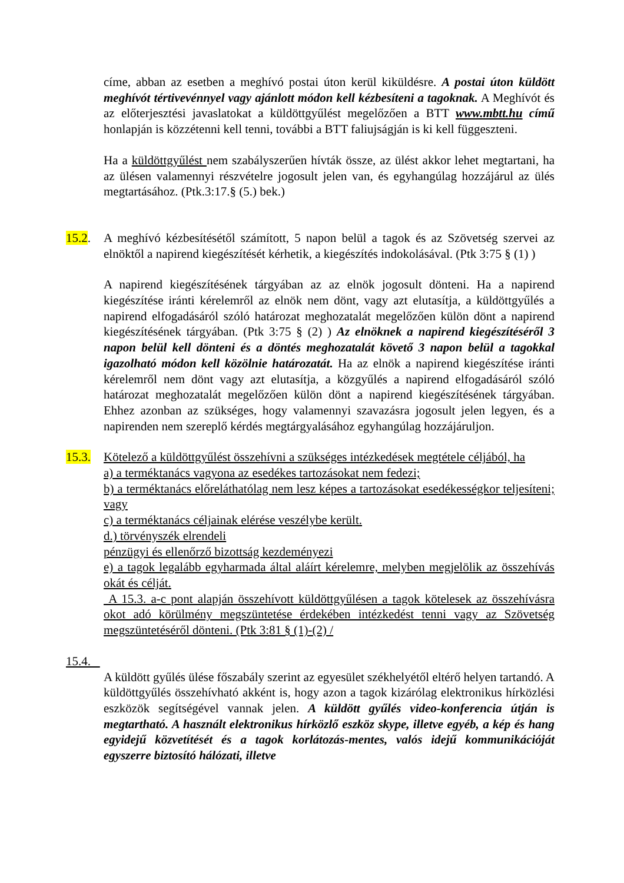címe, abban az esetben a meghívó postai úton kerül kiküldésre. A postai úton küldött meghívót tértivevénnyel vagy ajánlott módon kell kézbesíteni a tagoknak. A Meghívót és az előterjesztési javaslatokat a küldöttgyűlést megelőzően a BTT www.mbtt.hu című honlapján is közzétenni kell tenni, további a BTT faliujságján is ki kell függeszteni.
Ha a küldöttgyűlést nem szabályszerűen hívták össze, az ülést akkor lehet megtartani, ha az ülésen valamennyi részvételre jogosult jelen van, és egyhangúlag hozzájárul az ülés megtartásához. (Ptk.3:17.§ (5.) bek.)
15.2. A meghívó kézbesítésétől számított, 5 napon belül a tagok és az Szövetség szervei az elnöktől a napirend kiegészítését kérhetik, a kiegészítés indokolásával. (Ptk 3:75 § (1) )
A napirend kiegészítésének tárgyában az az elnök jogosult dönteni. Ha a napirend kiegészítése iránti kérelemről az elnök nem dönt, vagy azt elutasítja, a küldöttgyűlés a napirend elfogadásáról szóló határozat meghozatalát megelőzően külön dönt a napirend kiegészítésének tárgyában. (Ptk 3:75 § (2) ) Az elnöknek a napirend kiegészítéséről 3 napon belül kell dönteni és a döntés meghozatalát követő 3 napon belül a tagokkal igazolható módon kell közölnie határozatát. Ha az elnök a napirend kiegészítése iránti kérelemről nem dönt vagy azt elutasítja, a közgyűlés a napirend elfogadásáról szóló határozat meghozatalát megelőzően külön dönt a napirend kiegészítésének tárgyában. Ehhez azonban az szükséges, hogy valamennyi szavazásra jogosult jelen legyen, és a napirenden nem szereplő kérdés megtárgyalásához egyhangúlag hozzájáruljon.
15.3. Kötelező a küldöttgyűlést összehívni a szükséges intézkedések megtétele céljából, ha
a) a terméktanács vagyona az esedékes tartozásokat nem fedezi;
b) a terméktanács előreláthatólag nem lesz képes a tartozásokat esedékességkor teljesíteni; vagy
c) a terméktanács céljainak elérése veszélybe került.
d.) törvényszék elrendeli
pénzügyi és ellenőrző bizottság kezdeményezi
e) a tagok legalább egyharmada által aláírt kérelemre, melyben megjelölik az összehívás okát és célját.
A 15.3. a-c pont alapján összehívott küldöttgyűlésen a tagok kötelesek az összehívásra okot adó körülmény megszüntetése érdekében intézkedést tenni vagy az Szövetség megszüntetéséről dönteni. (Ptk 3:81 § (1)-(2) /
15.4.
A küldött gyűlés ülése főszabály szerint az egyesület székhelyétől eltérő helyen tartandó. A küldöttgyűlés összehívható akként is, hogy azon a tagok kizárólag elektronikus hírközlési eszközök segítségével vannak jelen. A küldött gyűlés video-konferencia útján is megtartható. A használt elektronikus hírközlő eszköz skype, illetve egyéb, a kép és hang egyidejű közvetítését és a tagok korlátozás-mentes, valós idejű kommunikációját egyszerre biztosító hálózati, illetve